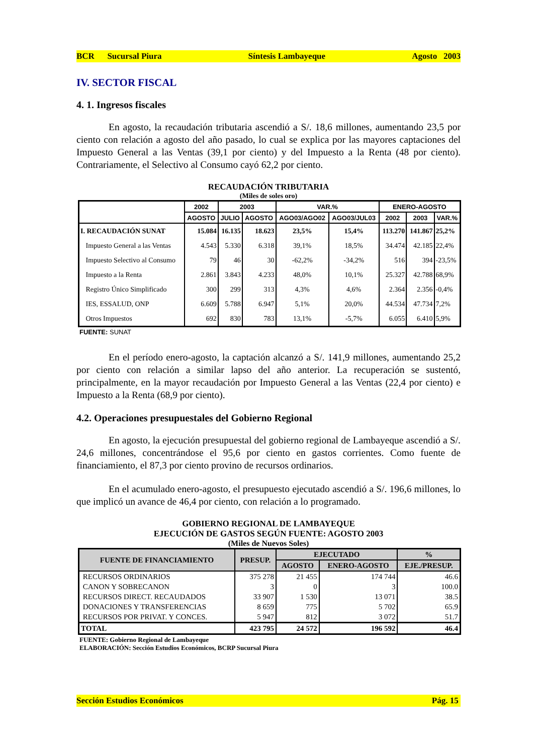BCR Sucursal Piura Síntesis Lambayeque Agosto 2003
IV. SECTOR FISCAL
4. 1. Ingresos fiscales
En agosto, la recaudación tributaria ascendió a S/. 18,6 millones, aumentando 23,5 por ciento con relación a agosto del año pasado, lo cual se explica por las mayores captaciones del Impuesto General a las Ventas (39,1 por ciento) y del Impuesto a la Renta (48 por ciento). Contrariamente, el Selectivo al Consumo cayó 62,2 por ciento.
RECAUDACIÓN TRIBUTARIA
(Miles de soles oro)
| | 2002 | 2003 | | VAR.% | | ENERO-AGOSTO | | |
| --- | --- | --- | --- | --- | --- | --- | --- | --- |
| | AGOSTO | JULIO | AGOSTO | AGO03/AGO02 | AGO03/JUL03 | 2002 | 2003 | VAR.% |
| I. RECAUDACIÓN SUNAT | 15.084 | 16.135 | 18.623 | 23,5% | 15,4% | 113.270 | 141.867 | 25,2% |
| Impuesto General a las Ventas | 4.543 | 5.330 | 6.318 | 39,1% | 18,5% | 34.474 | 42.185 | 22,4% |
| Impuesto Selectivo al Consumo | 79 | 46 | 30 | -62,2% | -34,2% | 516 | 394 | -23,5% |
| Impuesto a la Renta | 2.861 | 3.843 | 4.233 | 48,0% | 10,1% | 25.327 | 42.788 | 68,9% |
| Registro Único Simplificado | 300 | 299 | 313 | 4,3% | 4,6% | 2.364 | 2.356 | -0,4% |
| IES, ESSALUD, ONP | 6.609 | 5.788 | 6.947 | 5,1% | 20,0% | 44.534 | 47.734 | 7,2% |
| Otros Impuestos | 692 | 830 | 783 | 13,1% | -5,7% | 6.055 | 6.410 | 5,9% |
FUENTE: SUNAT
En el período enero-agosto, la captación alcanzó a S/. 141,9 millones, aumentando 25,2 por ciento con relación a similar lapso del año anterior. La recuperación se sustentó, principalmente, en la mayor recaudación por Impuesto General a las Ventas (22,4 por ciento) e Impuesto a la Renta (68,9 por ciento).
4.2. Operaciones presupuestales del Gobierno Regional
En agosto, la ejecución presupuestal del gobierno regional de Lambayeque ascendió a S/. 24,6 millones, concentrándose el 95,6 por ciento en gastos corrientes. Como fuente de financiamiento, el 87,3 por ciento provino de recursos ordinarios.
En el acumulado enero-agosto, el presupuesto ejecutado ascendió a S/. 196,6 millones, lo que implicó un avance de 46,4 por ciento, con relación a lo programado.
GOBIERNO REGIONAL DE LAMBAYEQUE
EJECUCIÓN DE GASTOS SEGÚN FUENTE: AGOSTO 2003
(Miles de Nuevos Soles)
| FUENTE DE FINANCIAMIENTO | PRESUP. | EJECUTADO | | % |
| --- | --- | --- | --- | --- |
| | | AGOSTO | ENERO-AGOSTO | EJE./PRESUP. |
| RECURSOS ORDINARIOS | 375 278 | 21 455 | 174 744 | 46.6 |
| CANON Y SOBRECANON | 3 | 0 | 3 | 100.0 |
| RECURSOS DIRECT. RECAUDADOS | 33 907 | 1 530 | 13 071 | 38.5 |
| DONACIONES Y TRANSFERENCIAS | 8 659 | 775 | 5 702 | 65.9 |
| RECURSOS POR PRIVAT. Y CONCES. | 5 947 | 812 | 3 072 | 51.7 |
| TOTAL | 423 795 | 24 572 | 196 592 | 46.4 |
FUENTE: Gobierno Regional de Lambayeque
ELABORACIÓN: Sección Estudios Económicos, BCRP Sucursal Piura
Sección Estudios Económicos Pág. 15